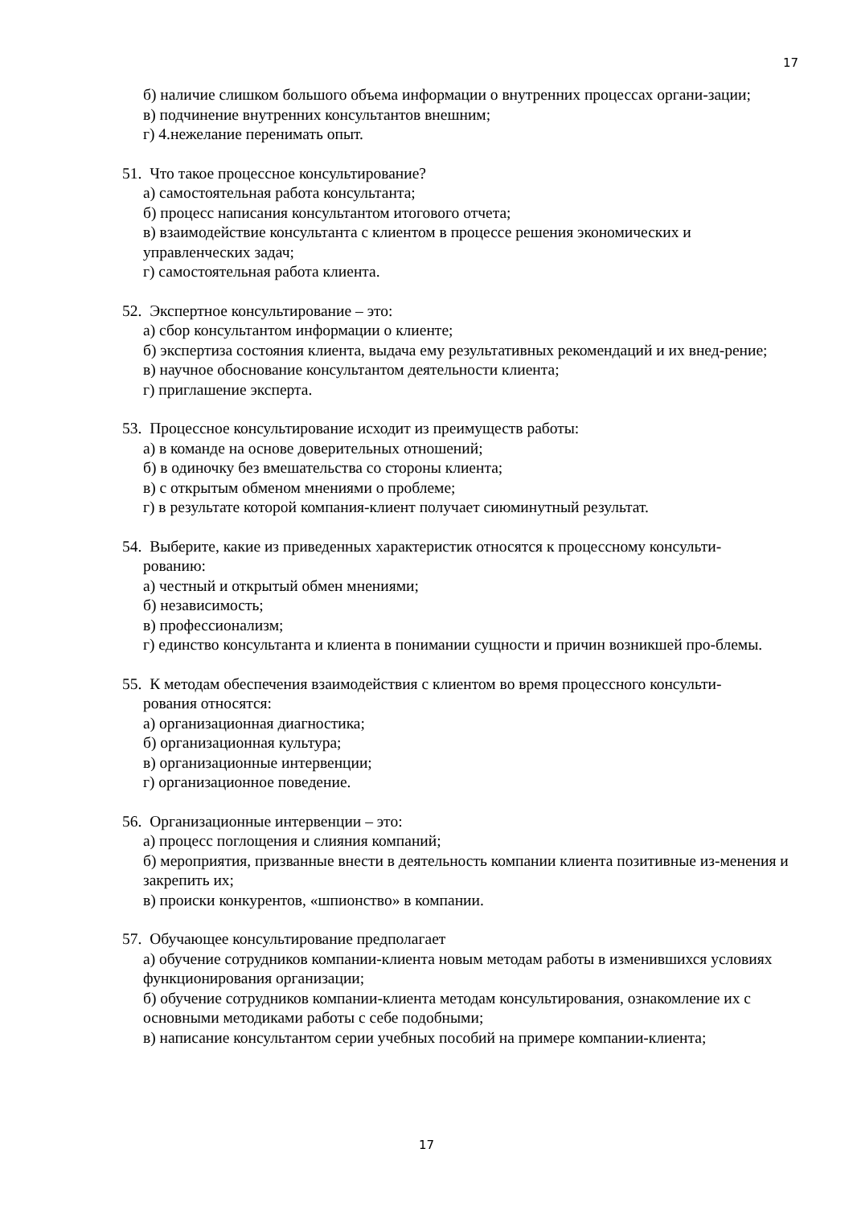17
б) наличие слишком большого объема информации о внутренних процессах органи-зации;
в) подчинение внутренних консультантов внешним;
г) 4.нежелание перенимать опыт.
51. Что такое процессное консультирование?
а) самостоятельная работа консультанта;
б) процесс написания консультантом итогового отчета;
в) взаимодействие консультанта с клиентом в процессе решения экономических и управленческих задач;
г) самостоятельная работа клиента.
52. Экспертное консультирование – это:
а) сбор консультантом информации о клиенте;
б) экспертиза состояния клиента, выдача ему результативных рекомендаций и их внед-рение;
в) научное обоснование консультантом деятельности клиента;
г) приглашение эксперта.
53. Процессное консультирование исходит из преимуществ работы:
а) в команде на основе доверительных отношений;
б) в одиночку без вмешательства со стороны клиента;
в) с открытым обменом мнениями о проблеме;
г) в результате которой компания-клиент получает сиюминутный результат.
54. Выберите, какие из приведенных характеристик относятся к процессному консульти-
рованию:
а) честный и открытый обмен мнениями;
б) независимость;
в) профессионализм;
г) единство консультанта и клиента в понимании сущности и причин возникшей про-блемы.
55. К методам обеспечения взаимодействия с клиентом во время процессного консульти-
рования относятся:
а) организационная диагностика;
б) организационная культура;
в) организационные интервенции;
г) организационное поведение.
56. Организационные интервенции – это:
а) процесс поглощения и слияния компаний;
б) мероприятия, призванные внести в деятельность компании клиента позитивные из-менения и закрепить их;
в) происки конкурентов, «шпионство» в компании.
57. Обучающее консультирование предполагает
а) обучение сотрудников компании-клиента новым методам работы в изменившихся условиях функционирования организации;
б) обучение сотрудников компании-клиента методам консультирования, ознакомление их с основными методиками работы с себе подобными;
в) написание консультантом серии учебных пособий на примере компании-клиента;
17